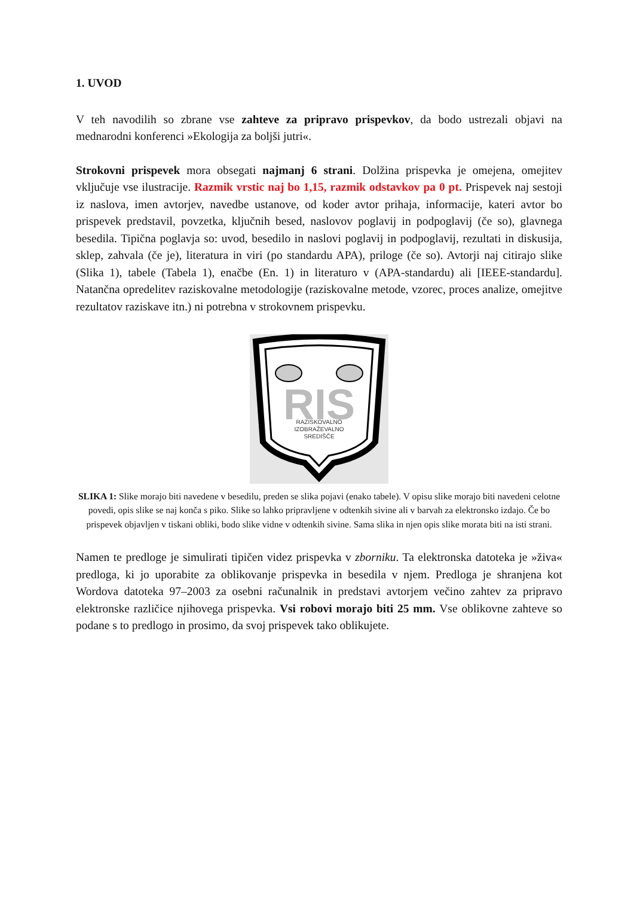1. UVOD
V teh navodilih so zbrane vse zahteve za pripravo prispevkov, da bodo ustrezali objavi na mednarodni konferenci »Ekologija za boljši jutri«.
Strokovni prispevek mora obsegati najmanj 6 strani. Dolžina prispevka je omejena, omejitev vključuje vse ilustracije. Razmik vrstic naj bo 1,15, razmik odstavkov pa 0 pt. Prispevek naj sestoji iz naslova, imen avtorjev, navedbe ustanove, od koder avtor prihaja, informacije, kateri avtor bo prispevek predstavil, povzetka, ključnih besed, naslovov poglavij in podpoglavij (če so), glavnega besedila. Tipična poglavja so: uvod, besedilo in naslovi poglavij in podpoglavij, rezultati in diskusija, sklep, zahvala (če je), literatura in viri (po standardu APA), priloge (če so). Avtorji naj citirajo slike (Slika 1), tabele (Tabela 1), enačbe (En. 1) in literaturo v (APA-standardu) ali [IEEE-standardu]. Natančna opredelitev raziskovalne metodologije (raziskovalne metode, vzorec, proces analize, omejitve rezultatov raziskave itn.) ni potrebna v strokovnem prispevku.
RIS
RAZISKOVALNO
IZOBRAŽEVALNO
SREDIŠČE
SLIKA 1: Slike morajo biti navedene v besedilu, preden se slika pojavi (enako tabele). V opisu slike morajo biti navedeni celotne povedi, opis slike se naj konča s piko. Slike so lahko pripravljene v odtenkih sivine ali v barvah za elektronsko izdajo. Če bo prispevek objavljen v tiskani obliki, bodo slike vidne v odtenkih sivine. Sama slika in njen opis slike morata biti na isti strani.
Namen te predloge je simulirati tipičen videz prispevka v zborniku. Ta elektronska datoteka je »živa« predloga, ki jo uporabite za oblikovanje prispevka in besedila v njem. Predloga je shranjena kot Wordova datoteka 97–2003 za osebni računalnik in predstavi avtorjem večino zahtev za pripravo elektronske različice njihovega prispevka. Vsi robovi morajo biti 25 mm. Vse oblikovne zahteve so podane s to predlogo in prosimo, da svoj prispevek tako oblikujete.